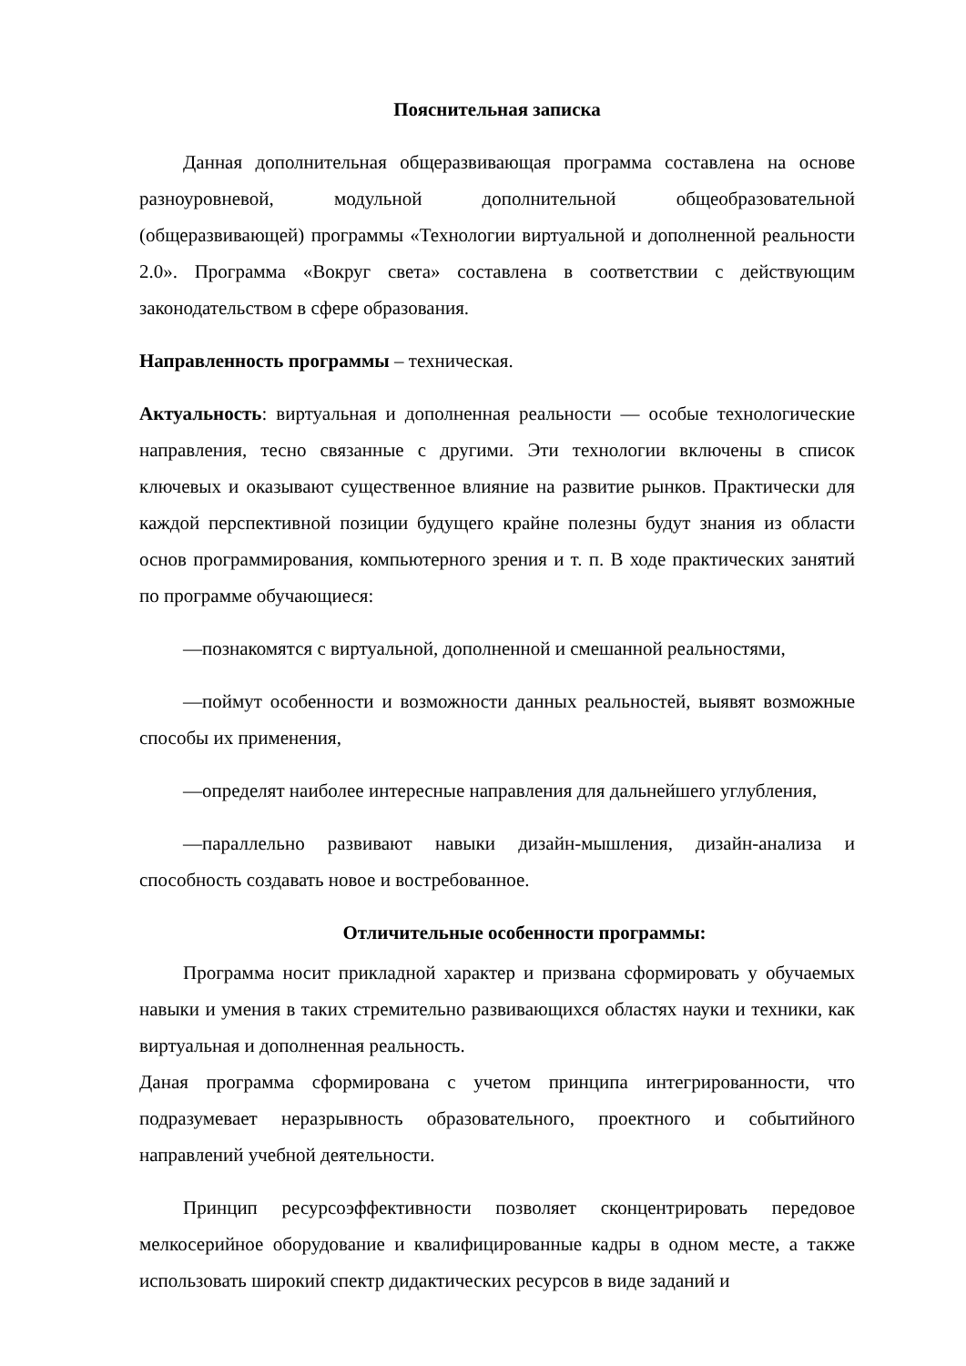Пояснительная записка
Данная дополнительная общеразвивающая программа составлена на основе разноуровневой, модульной дополнительной общеобразовательной (общеразвивающей) программы «Технологии виртуальной и дополненной реальности 2.0». Программа «Вокруг света» составлена в соответствии с действующим законодательством в сфере образования.
Направленность программы – техническая.
Актуальность: виртуальная и дополненная реальности — особые технологические направления, тесно связанные с другими. Эти технологии включены в список ключевых и оказывают существенное влияние на развитие рынков. Практически для каждой перспективной позиции будущего крайне полезны будут знания из области основ программирования, компьютерного зрения и т. п. В ходе практических занятий по программе обучающиеся:
—познакомятся с виртуальной, дополненной и смешанной реальностями,
—поймут особенности и возможности данных реальностей, выявят возможные способы их применения,
—определят наиболее интересные направления для дальнейшего углубления,
—параллельно развивают навыки дизайн-мышления, дизайн-анализа и способность создавать новое и востребованное.
Отличительные особенности программы:
Программа носит прикладной характер и призвана сформировать у обучаемых навыки и умения в таких стремительно развивающихся областях науки и техники, как виртуальная и дополненная реальность.
Даная программа сформирована с учетом принципа интегрированности, что подразумевает неразрывность образовательного, проектного и событийного направлений учебной деятельности.
Принцип ресурсоэффективности позволяет сконцентрировать передовое мелкосерийное оборудование и квалифицированные кадры в одном месте, а также использовать широкий спектр дидактических ресурсов в виде заданий и